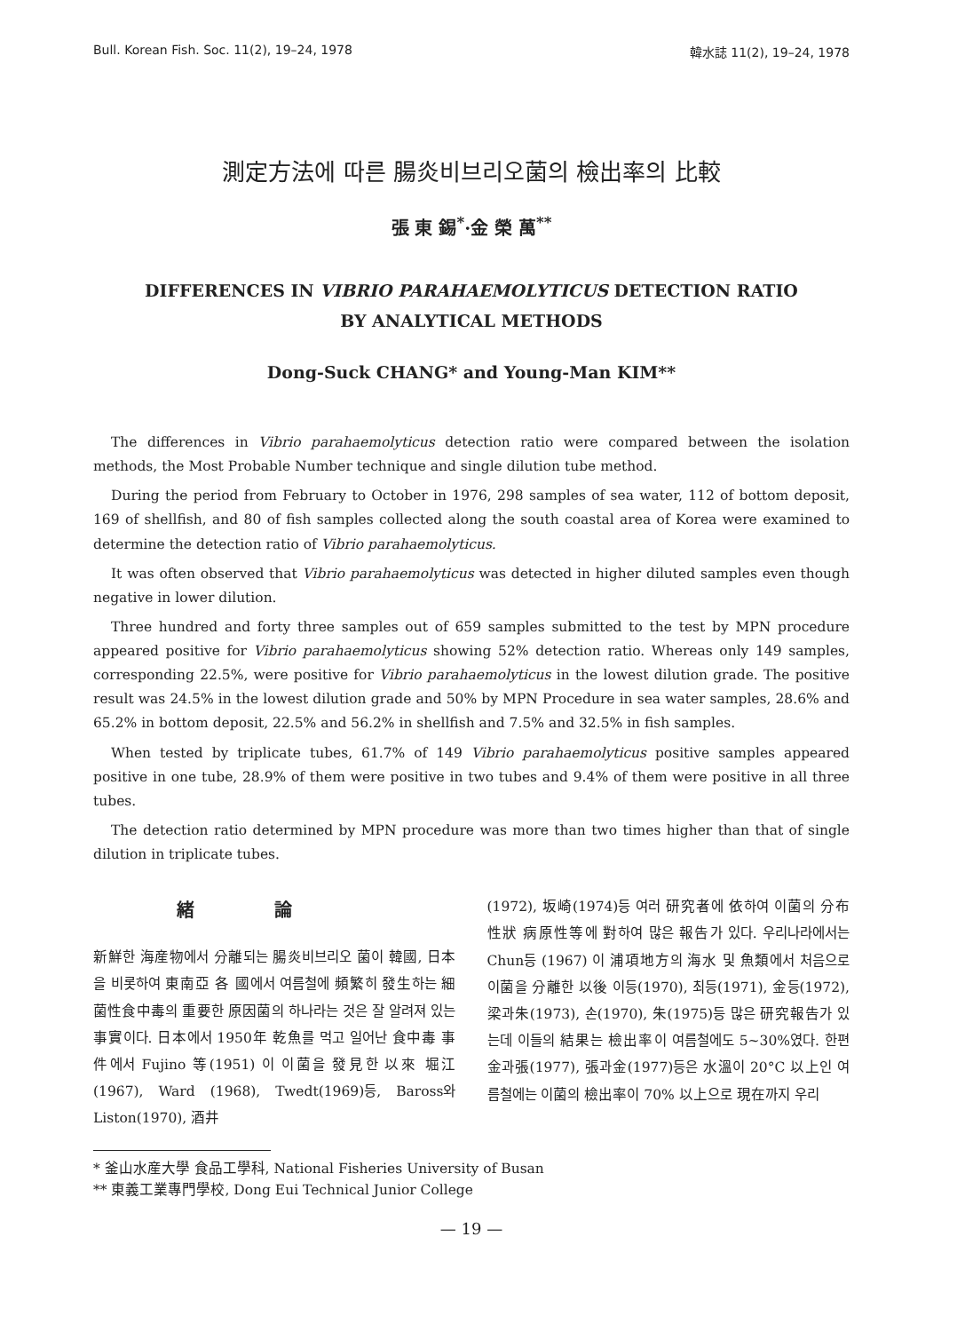Bull. Korean Fish. Soc. 11(2), 19–24, 1978 韓水誌 11(2), 19–24, 1978
測定方法에 따른 腸炎비브리오菌의 檢出率의 比較
張 東 錫<sup>*</sup>·金 榮 萬<sup>**</sup>
DIFFERENCES IN VIBRIO PARAHAEMOLYTICUS DETECTION RATIO
BY ANALYTICAL METHODS
Dong-Suck CHANG* and Young-Man KIM**
The differences in Vibrio parahaemolyticus detection ratio were compared between the isolation methods, the Most Probable Number technique and single dilution tube method.
During the period from February to October in 1976, 298 samples of sea water, 112 of bottom deposit, 169 of shellfish, and 80 of fish samples collected along the south coastal area of Korea were examined to determine the detection ratio of Vibrio parahaemolyticus.
It was often observed that Vibrio parahaemolyticus was detected in higher diluted samples even though negative in lower dilution.
Three hundred and forty three samples out of 659 samples submitted to the test by MPN procedure appeared positive for Vibrio parahaemolyticus showing 52% detection ratio. Whereas only 149 samples, corresponding 22.5%, were positive for Vibrio parahaemolyticus in the lowest dilution grade. The positive result was 24.5% in the lowest dilution grade and 50% by MPN Procedure in sea water samples, 28.6% and 65.2% in bottom deposit, 22.5% and 56.2% in shellfish and 7.5% and 32.5% in fish samples.
When tested by triplicate tubes, 61.7% of 149 Vibrio parahaemolyticus positive samples appeared positive in one tube, 28.9% of them were positive in two tubes and 9.4% of them were positive in all three tubes.
The detection ratio determined by MPN procedure was more than two times higher than that of single dilution in triplicate tubes.
緒論
新鮮한 海産物에서 分離되는 腸炎비브리오 菌이 韓國, 日本을 비롯하여 東南亞 各 國에서 여름철에 頻繁히 發生하는 細菌性食中毒의 重要한 原因菌의 하나라는 것은 잘 알려져 있는 事實이다. 日本에서 1950年 乾魚를 먹고 일어난 食中毒 事件에서 Fujino 等(1951) 이 이菌을 發見한 以來 堀江(1967), Ward (1968), Twedt(1969)등, Baross와 Liston(1970), 酒井
(1972), 坂崎(1974)등 여러 研究者에 依하여 이菌의 分布 性狀 病原性等에 對하여 많은 報告가 있다. 우리나라에서는 Chun등 (1967) 이 浦項地方의 海水 및 魚類에서 처음으로 이菌을 分離한 以後 이등(1970), 최등(1971), 金등(1972), 梁과朱(1973), 손(1970), 朱(1975)등 많은 研究報告가 있는데 이들의 結果는 檢出率이 여름철에도 5~30%였다. 한편 金과張(1977), 張과金(1977)등은 水溫이 20°C 以上인 여름철에는 이菌의 檢出率이 70% 以上으로 現在까지 우리
* 釜山水産大學 食品工學科, National Fisheries University of Busan
** 東義工業專門學校, Dong Eui Technical Junior College
— 19 —